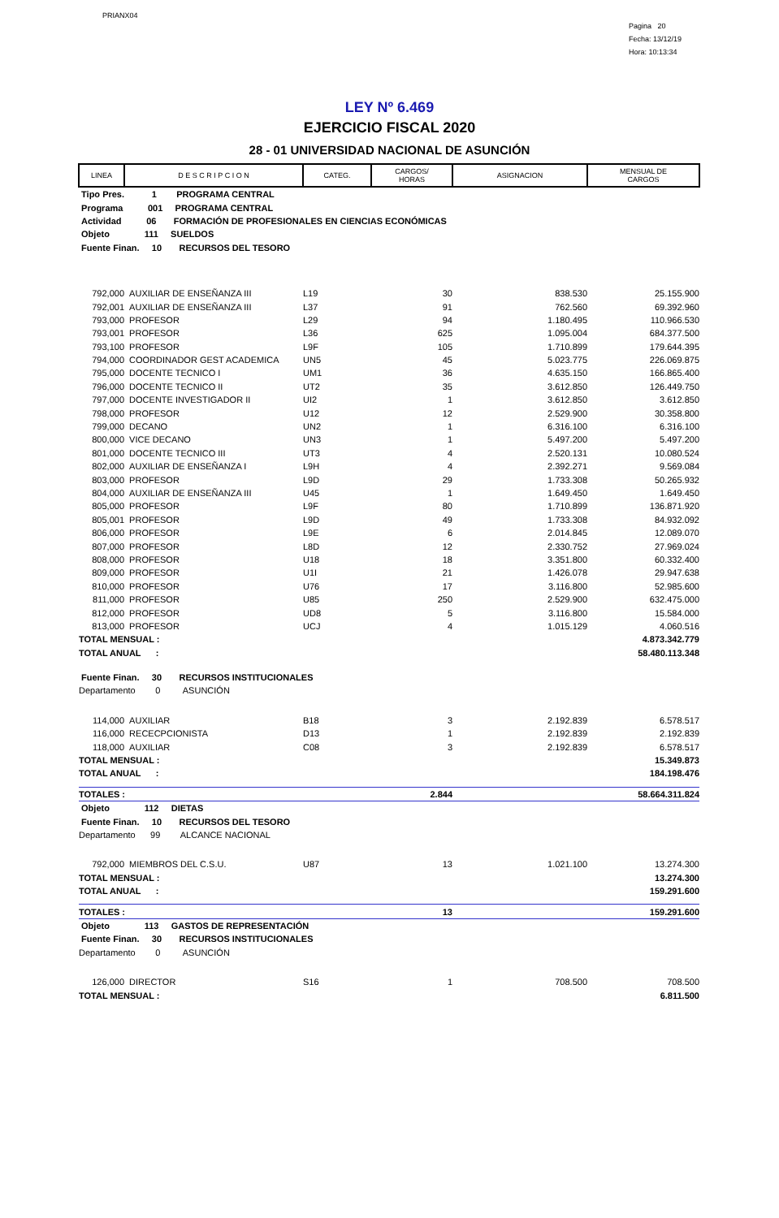PRIANX04
Pagina 20
Fecha: 13/12/19
Hora: 10:13:34
LEY Nº 6.469
EJERCICIO FISCAL 2020
28 - 01 UNIVERSIDAD NACIONAL DE ASUNCIÓN
| LINEA | D E S C R I P C I O N | CATEG. | CARGOS/ HORAS | ASIGNACION | MENSUAL DE CARGOS |
| --- | --- | --- | --- | --- | --- |
| Tipo Pres. 1 PROGRAMA CENTRAL | | | | | |
| Programa 001 PROGRAMA CENTRAL | | | | | |
| Actividad 06 FORMACIÓN DE PROFESIONALES EN CIENCIAS ECONÓMICAS | | | | | |
| Objeto 111 SUELDOS | | | | | |
| Fuente Finan. 10 RECURSOS DEL TESORO | | | | | |
| 792,000 | AUXILIAR DE ENSEÑANZA III | L19 | 30 | 838.530 | 25.155.900 |
| 792,001 | AUXILIAR DE ENSEÑANZA III | L37 | 91 | 762.560 | 69.392.960 |
| 793,000 | PROFESOR | L29 | 94 | 1.180.495 | 110.966.530 |
| 793,001 | PROFESOR | L36 | 625 | 1.095.004 | 684.377.500 |
| 793,100 | PROFESOR | L9F | 105 | 1.710.899 | 179.644.395 |
| 794,000 | COORDINADOR GEST ACADEMICA | UN5 | 45 | 5.023.775 | 226.069.875 |
| 795,000 | DOCENTE TECNICO I | UM1 | 36 | 4.635.150 | 166.865.400 |
| 796,000 | DOCENTE TECNICO II | UT2 | 35 | 3.612.850 | 126.449.750 |
| 797,000 | DOCENTE INVESTIGADOR II | UI2 | 1 | 3.612.850 | 3.612.850 |
| 798,000 | PROFESOR | U12 | 12 | 2.529.900 | 30.358.800 |
| 799,000 | DECANO | UN2 | 1 | 6.316.100 | 6.316.100 |
| 800,000 | VICE DECANO | UN3 | 1 | 5.497.200 | 5.497.200 |
| 801,000 | DOCENTE TECNICO III | UT3 | 4 | 2.520.131 | 10.080.524 |
| 802,000 | AUXILIAR DE ENSEÑANZA I | L9H | 4 | 2.392.271 | 9.569.084 |
| 803,000 | PROFESOR | L9D | 29 | 1.733.308 | 50.265.932 |
| 804,000 | AUXILIAR DE ENSEÑANZA III | U45 | 1 | 1.649.450 | 1.649.450 |
| 805,000 | PROFESOR | L9F | 80 | 1.710.899 | 136.871.920 |
| 805,001 | PROFESOR | L9D | 49 | 1.733.308 | 84.932.092 |
| 806,000 | PROFESOR | L9E | 6 | 2.014.845 | 12.089.070 |
| 807,000 | PROFESOR | L8D | 12 | 2.330.752 | 27.969.024 |
| 808,000 | PROFESOR | U18 | 18 | 3.351.800 | 60.332.400 |
| 809,000 | PROFESOR | U1I | 21 | 1.426.078 | 29.947.638 |
| 810,000 | PROFESOR | U76 | 17 | 3.116.800 | 52.985.600 |
| 811,000 | PROFESOR | U85 | 250 | 2.529.900 | 632.475.000 |
| 812,000 | PROFESOR | UD8 | 5 | 3.116.800 | 15.584.000 |
| 813,000 | PROFESOR | UCJ | 4 | 1.015.129 | 4.060.516 |
| TOTAL MENSUAL : | | | | | 4.873.342.779 |
| TOTAL ANUAL : | | | | | 58.480.113.348 |
| Fuente Finan. 30 RECURSOS INSTITUCIONALES | | | | | |
| Departamento 0 ASUNCIÓN | | | | | |
| 114,000 | AUXILIAR | B18 | 3 | 2.192.839 | 6.578.517 |
| 116,000 | RECECPCIONISTA | D13 | 1 | 2.192.839 | 2.192.839 |
| 118,000 | AUXILIAR | C08 | 3 | 2.192.839 | 6.578.517 |
| TOTAL MENSUAL : | | | | | 15.349.873 |
| TOTAL ANUAL : | | | | | 184.198.476 |
| TOTALES : | | | 2.844 | | 58.664.311.824 |
| Objeto 112 DIETAS | | | | | |
| Fuente Finan. 10 RECURSOS DEL TESORO | | | | | |
| Departamento 99 ALCANCE NACIONAL | | | | | |
| 792,000 | MIEMBROS DEL C.S.U. | U87 | 13 | 1.021.100 | 13.274.300 |
| TOTAL MENSUAL : | | | | | 13.274.300 |
| TOTAL ANUAL : | | | | | 159.291.600 |
| TOTALES : | | | 13 | | 159.291.600 |
| Objeto 113 GASTOS DE REPRESENTACIÓN | | | | | |
| Fuente Finan. 30 RECURSOS INSTITUCIONALES | | | | | |
| Departamento 0 ASUNCIÓN | | | | | |
| 126,000 | DIRECTOR | S16 | 1 | 708.500 | 708.500 |
| TOTAL MENSUAL : | | | | | 6.811.500 |